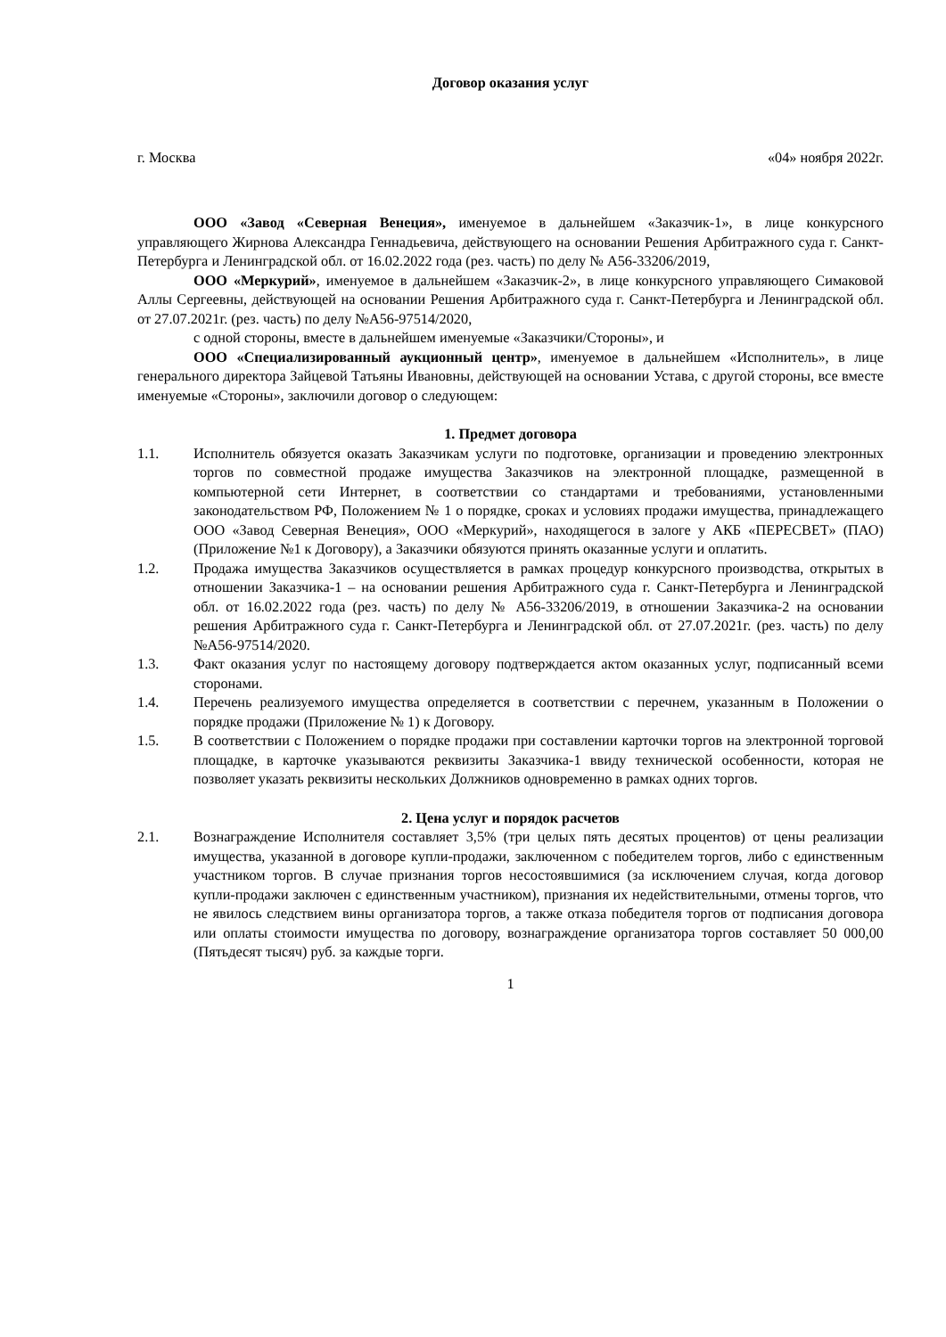Договор оказания услуг
г. Москва «04» ноября 2022г.
ООО «Завод «Северная Венеция», именуемое в дальнейшем «Заказчик-1», в лице конкурсного управляющего Жирнова Александра Геннадьевича, действующего на основании Решения Арбитражного суда г. Санкт-Петербурга и Ленинградской обл. от 16.02.2022 года (рез. часть) по делу № А56-33206/2019,
ООО «Меркурий», именуемое в дальнейшем «Заказчик-2», в лице конкурсного управляющего Симаковой Аллы Сергеевны, действующей на основании Решения Арбитражного суда г. Санкт-Петербурга и Ленинградской обл. от 27.07.2021г. (рез. часть) по делу №А56-97514/2020,
с одной стороны, вместе в дальнейшем именуемые «Заказчики/Стороны», и
ООО «Специализированный аукционный центр», именуемое в дальнейшем «Исполнитель», в лице генерального директора Зайцевой Татьяны Ивановны, действующей на основании Устава, с другой стороны, все вместе именуемые «Стороны», заключили договор о следующем:
1. Предмет договора
1.1. Исполнитель обязуется оказать Заказчикам услуги по подготовке, организации и проведению электронных торгов по совместной продаже имущества Заказчиков на электронной площадке, размещенной в компьютерной сети Интернет, в соответствии со стандартами и требованиями, установленными законодательством РФ, Положением № 1 о порядке, сроках и условиях продажи имущества, принадлежащего ООО «Завод Северная Венеция», ООО «Меркурий», находящегося в залоге у АКБ «ПЕРЕСВЕТ» (ПАО) (Приложение №1 к Договору), а Заказчики обязуются принять оказанные услуги и оплатить.
1.2. Продажа имущества Заказчиков осуществляется в рамках процедур конкурсного производства, открытых в отношении Заказчика-1 – на основании решения Арбитражного суда г. Санкт-Петербурга и Ленинградской обл. от 16.02.2022 года (рез. часть) по делу № А56-33206/2019, в отношении Заказчика-2 на основании решения Арбитражного суда г. Санкт-Петербурга и Ленинградской обл. от 27.07.2021г. (рез. часть) по делу №А56-97514/2020.
1.3. Факт оказания услуг по настоящему договору подтверждается актом оказанных услуг, подписанный всеми сторонами.
1.4. Перечень реализуемого имущества определяется в соответствии с перечнем, указанным в Положении о порядке продажи (Приложение № 1) к Договору.
1.5. В соответствии с Положением о порядке продажи при составлении карточки торгов на электронной торговой площадке, в карточке указываются реквизиты Заказчика-1 ввиду технической особенности, которая не позволяет указать реквизиты нескольких Должников одновременно в рамках одних торгов.
2. Цена услуг и порядок расчетов
2.1. Вознаграждение Исполнителя составляет 3,5% (три целых пять десятых процентов) от цены реализации имущества, указанной в договоре купли-продажи, заключенном с победителем торгов, либо с единственным участником торгов. В случае признания торгов несостоявшимися (за исключением случая, когда договор купли-продажи заключен с единственным участником), признания их недействительными, отмены торгов, что не явилось следствием вины организатора торгов, а также отказа победителя торгов от подписания договора или оплаты стоимости имущества по договору, вознаграждение организатора торгов составляет 50 000,00 (Пятьдесят тысяч) руб. за каждые торги.
1